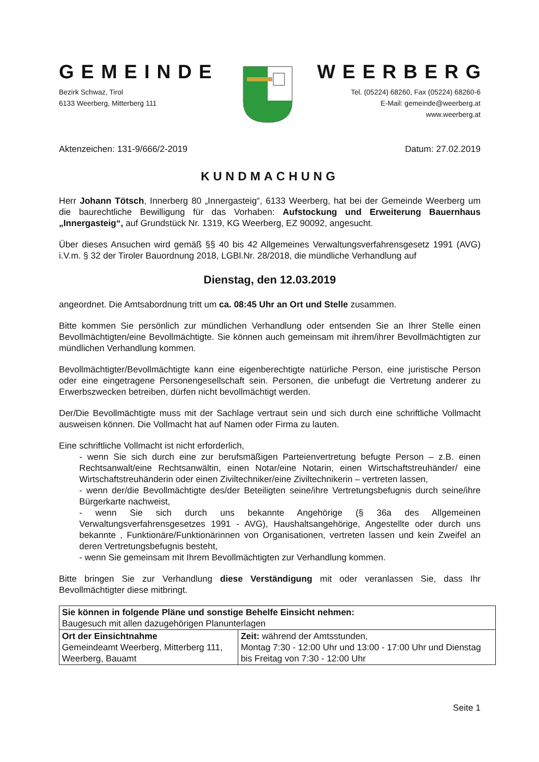GEMEINDE
Bezirk Schwaz, Tirol
6133 Weerberg, Mitterberg 111
WEERBERG
Tel. (05224) 68260, Fax (05224) 68260-6
E-Mail: gemeinde@weerberg.at
www.weerberg.at
Aktenzeichen: 131-9/666/2-2019 Datum: 27.02.2019
KUNDMACHUNG
Herr Johann Tötsch, Innerberg 80 „Innergasteig“, 6133 Weerberg, hat bei der Gemeinde Weerberg um die baurechtliche Bewilligung für das Vorhaben: Aufstockung und Erweiterung Bauernhaus „Innergasteig“, auf Grundstück Nr. 1319, KG Weerberg, EZ 90092, angesucht.
Über dieses Ansuchen wird gemäß §§ 40 bis 42 Allgemeines Verwaltungsverfahrensgesetz 1991 (AVG) i.V.m. § 32 der Tiroler Bauordnung 2018, LGBl.Nr. 28/2018, die mündliche Verhandlung auf
Dienstag, den 12.03.2019
angeordnet. Die Amtsabordnung tritt um ca. 08:45 Uhr an Ort und Stelle zusammen.
Bitte kommen Sie persönlich zur mündlichen Verhandlung oder entsenden Sie an Ihrer Stelle einen Bevollmächtigten/eine Bevollmächtigte. Sie können auch gemeinsam mit ihrem/ihrer Bevollmächtigten zur mündlichen Verhandlung kommen.
Bevollmächtigter/Bevollmächtigte kann eine eigenberechtigte natürliche Person, eine juristische Person oder eine eingetragene Personengesellschaft sein. Personen, die unbefugt die Vertretung anderer zu Erwerbszwecken betreiben, dürfen nicht bevollmächtigt werden.
Der/Die Bevollmächtigte muss mit der Sachlage vertraut sein und sich durch eine schriftliche Vollmacht ausweisen können. Die Vollmacht hat auf Namen oder Firma zu lauten.
Eine schriftliche Vollmacht ist nicht erforderlich,
- wenn Sie sich durch eine zur berufsmäßigen Parteienvertretung befugte Person – z.B. einen Rechtsanwalt/eine Rechtsanwältin, einen Notar/eine Notarin, einen Wirtschaftstreuhänder/ eine Wirtschaftstreuhänderin oder einen Ziviltechniker/eine Ziviltechnikerin – vertreten lassen,
- wenn der/die Bevollmächtigte des/der Beteiligten seine/ihre Vertretungsbefugnis durch seine/ihre Bürgerkarte nachweist,
- wenn Sie sich durch uns bekannte Angehörige (§ 36a des Allgemeinen Verwaltungsverfahrensgesetzes 1991 - AVG), Haushaltsangehörige, Angestellte oder durch uns bekannte , Funktionäre/Funktionärinnen von Organisationen, vertreten lassen und kein Zweifel an deren Vertretungsbefugnis besteht,
- wenn Sie gemeinsam mit Ihrem Bevollmächtigten zur Verhandlung kommen.
Bitte bringen Sie zur Verhandlung diese Verständigung mit oder veranlassen Sie, dass Ihr Bevollmächtigter diese mitbringt.
| Sie können in folgende Pläne und sonstige Behelfe Einsicht nehmen: Baugesuch mit allen dazugehörigen Planunterlagen | |
| Ort der Einsichtnahme Gemeindeamt Weerberg, Mitterberg 111, Weerberg, Bauamt | Zeit: während der Amtsstunden, Montag 7:30 - 12:00 Uhr und 13:00 - 17:00 Uhr und Dienstag bis Freitag von 7:30 - 12:00 Uhr |
Seite 1